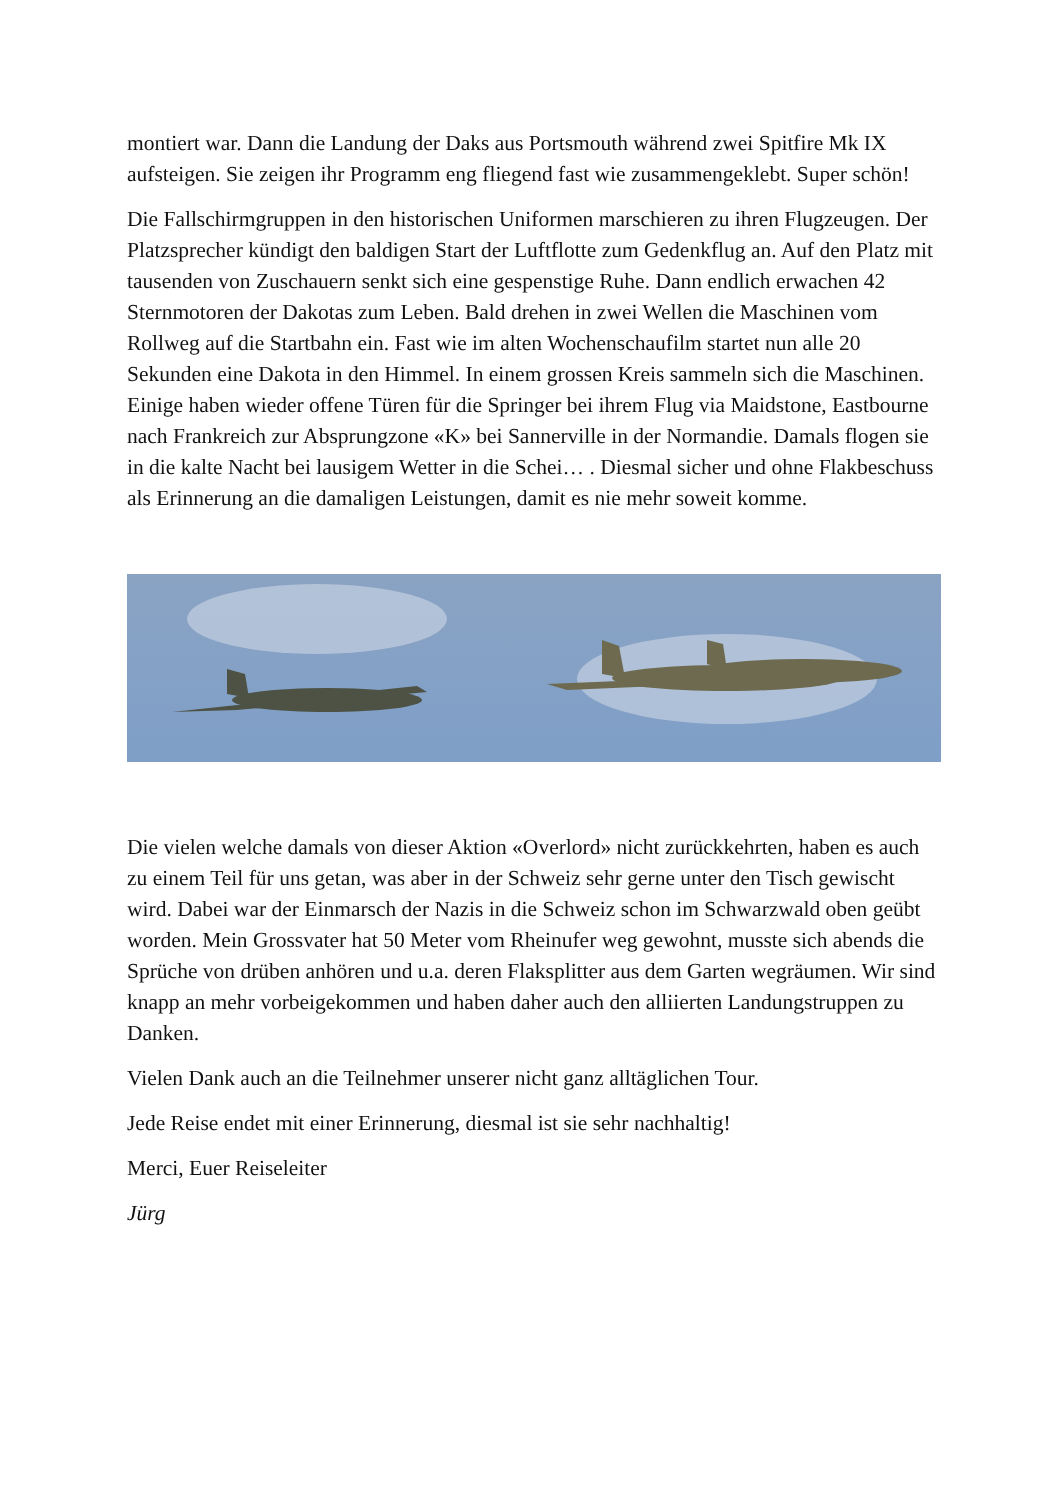montiert war. Dann die Landung der Daks aus Portsmouth während zwei Spitfire Mk IX aufsteigen. Sie zeigen ihr Programm eng fliegend fast wie zusammengeklebt. Super schön!
Die Fallschirmgruppen in den historischen Uniformen marschieren zu ihren Flugzeugen. Der Platzsprecher kündigt den baldigen Start der Luftflotte zum Gedenkflug an. Auf den Platz mit tausenden von Zuschauern senkt sich eine gespenstige Ruhe. Dann endlich erwachen 42 Sternmotoren der Dakotas zum Leben. Bald drehen in zwei Wellen die Maschinen vom Rollweg auf die Startbahn ein. Fast wie im alten Wochenschaufilm startet nun alle 20 Sekunden eine Dakota in den Himmel. In einem grossen Kreis sammeln sich die Maschinen. Einige haben wieder offene Türen für die Springer bei ihrem Flug via Maidstone, Eastbourne nach Frankreich zur Absprungzone «K» bei Sannerville in der Normandie. Damals flogen sie in die kalte Nacht bei lausigem Wetter in die Schei… . Diesmal sicher und ohne Flakbeschuss als Erinnerung an die damaligen Leistungen, damit es nie mehr soweit komme.
Die vielen welche damals von dieser Aktion «Overlord» nicht zurückkehrten, haben es auch zu einem Teil für uns getan, was aber in der Schweiz sehr gerne unter den Tisch gewischt wird. Dabei war der Einmarsch der Nazis in die Schweiz schon im Schwarzwald oben geübt worden. Mein Grossvater hat 50 Meter vom Rheinufer weg gewohnt, musste sich abends die Sprüche von drüben anhören und u.a. deren Flaksplitter aus dem Garten wegräumen. Wir sind knapp an mehr vorbeigekommen und haben daher auch den alliierten Landungstruppen zu Danken.
Vielen Dank auch an die Teilnehmer unserer nicht ganz alltäglichen Tour.
Jede Reise endet mit einer Erinnerung, diesmal ist sie sehr nachhaltig!
Merci, Euer Reiseleiter
Jürg